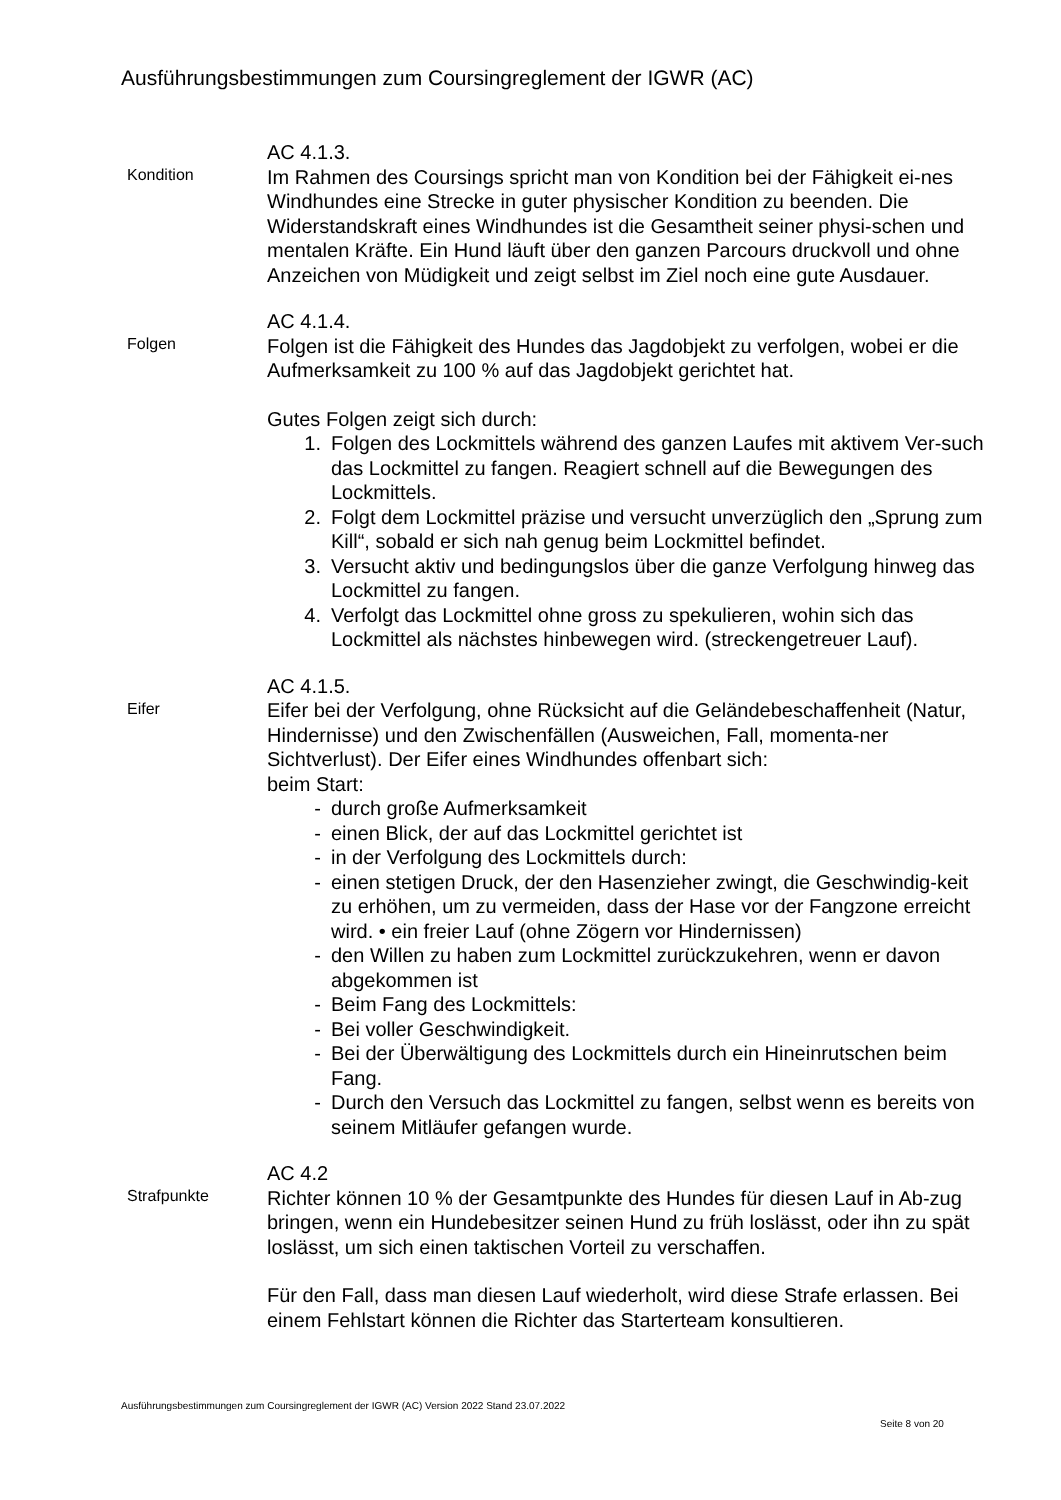Ausführungsbestimmungen zum Coursingreglement der IGWR (AC)
Kondition
AC 4.1.3.
Im Rahmen des Coursings spricht man von Kondition bei der Fähigkeit ei-nes Windhundes eine Strecke in guter physischer Kondition zu beenden. Die Widerstandskraft eines Windhundes ist die Gesamtheit seiner physi-schen und mentalen Kräfte. Ein Hund läuft über den ganzen Parcours druckvoll und ohne Anzeichen von Müdigkeit und zeigt selbst im Ziel noch eine gute Ausdauer.
Folgen
AC 4.1.4.
Folgen ist die Fähigkeit des Hundes das Jagdobjekt zu verfolgen, wobei er die Aufmerksamkeit zu 100 % auf das Jagdobjekt gerichtet hat.
Gutes Folgen zeigt sich durch:
1. Folgen des Lockmittels während des ganzen Laufes mit aktivem Ver-such das Lockmittel zu fangen. Reagiert schnell auf die Bewegungen des Lockmittels.
2. Folgt dem Lockmittel präzise und versucht unverzüglich den „Sprung zum Kill“, sobald er sich nah genug beim Lockmittel befindet.
3. Versucht aktiv und bedingungslos über die ganze Verfolgung hinweg das Lockmittel zu fangen.
4. Verfolgt das Lockmittel ohne gross zu spekulieren, wohin sich das Lockmittel als nächstes hinbewegen wird. (streckengetreuer Lauf).
Eifer
AC 4.1.5.
Eifer bei der Verfolgung, ohne Rücksicht auf die Geländebeschaffenheit (Natur, Hindernisse) und den Zwischenfällen (Ausweichen, Fall, momenta-ner Sichtverlust). Der Eifer eines Windhundes offenbart sich:
beim Start:
- durch große Aufmerksamkeit
- einen Blick, der auf das Lockmittel gerichtet ist
- in der Verfolgung des Lockmittels durch:
- einen stetigen Druck, der den Hasenzieher zwingt, die Geschwindig-keit zu erhöhen, um zu vermeiden, dass der Hase vor der Fangzone erreicht wird. • ein freier Lauf (ohne Zögern vor Hindernissen)
- den Willen zu haben zum Lockmittel zurückzukehren, wenn er davon abgekommen ist
- Beim Fang des Lockmittels:
- Bei voller Geschwindigkeit.
- Bei der Überwältigung des Lockmittels durch ein Hineinrutschen beim Fang.
- Durch den Versuch das Lockmittel zu fangen, selbst wenn es bereits von seinem Mitläufer gefangen wurde.
Strafpunkte
AC 4.2
Richter können 10 % der Gesamtpunkte des Hundes für diesen Lauf in Ab-zug bringen, wenn ein Hundebesitzer seinen Hund zu früh loslässt, oder ihn zu spät loslässt, um sich einen taktischen Vorteil zu verschaffen.
Für den Fall, dass man diesen Lauf wiederholt, wird diese Strafe erlassen. Bei einem Fehlstart können die Richter das Starterteam konsultieren.
Ausführungsbestimmungen zum Coursingreglement der IGWR (AC) Version 2022 Stand 23.07.2022
Seite 8 von 20